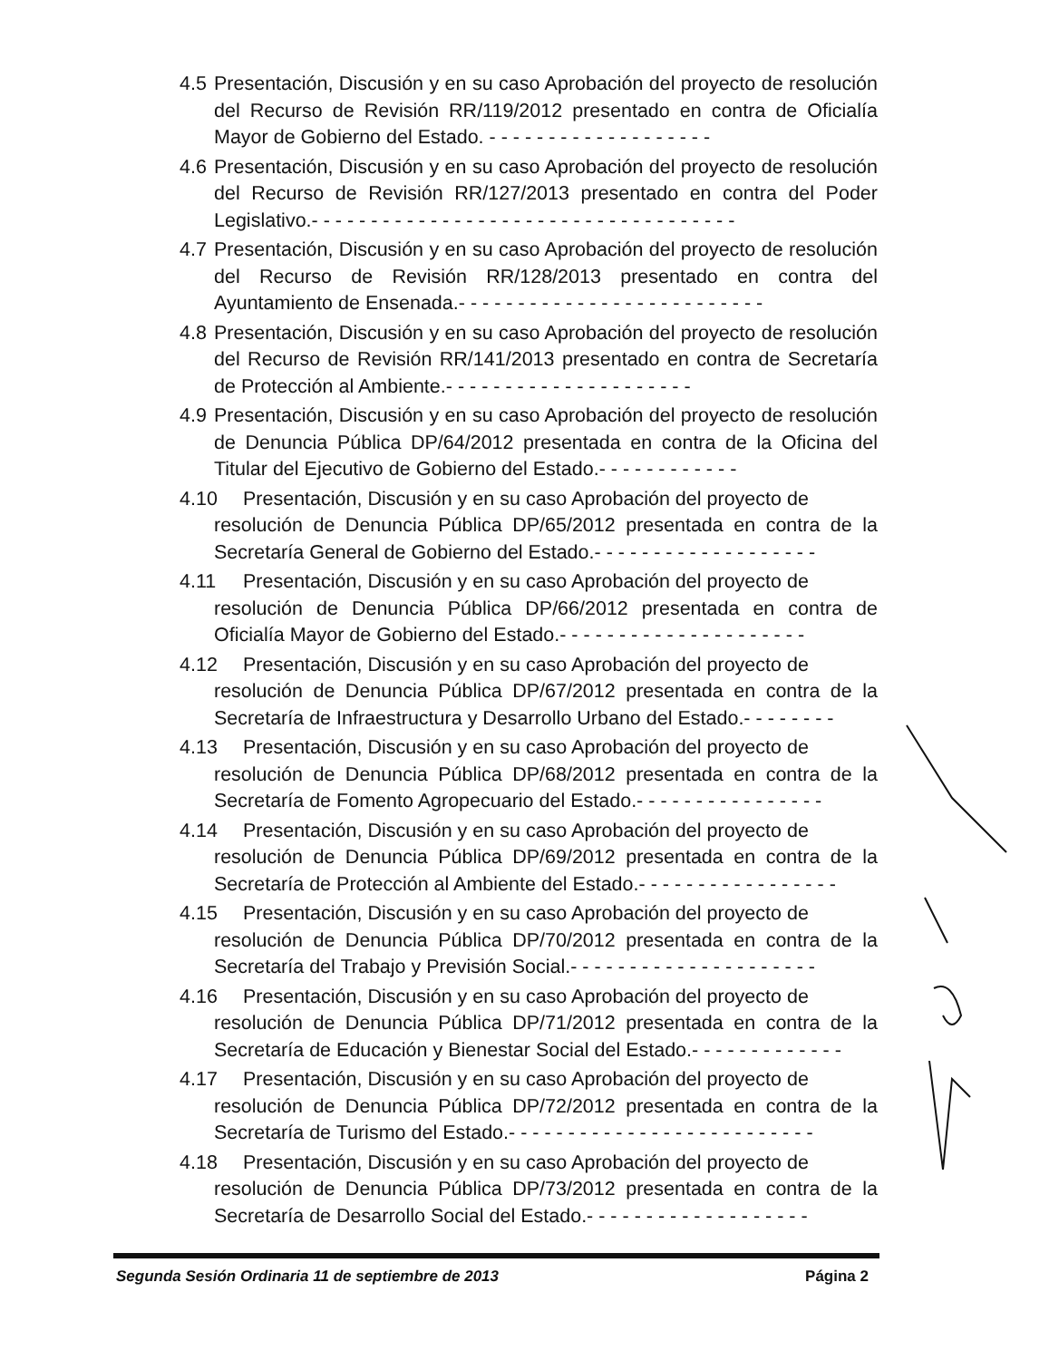4.5 Presentación, Discusión y en su caso Aprobación del proyecto de resolución del Recurso de Revisión RR/119/2012 presentado en contra de Oficialía Mayor de Gobierno del Estado. - - - - - - - - - - - - - - - - - - -
4.6 Presentación, Discusión y en su caso Aprobación del proyecto de resolución del Recurso de Revisión RR/127/2013 presentado en contra del Poder Legislativo.- - - - - - - - - - - - - - - - - - - - - - - - - - - - - - - - - - - -
4.7 Presentación, Discusión y en su caso Aprobación del proyecto de resolución del Recurso de Revisión RR/128/2013 presentado en contra del Ayuntamiento de Ensenada.- - - - - - - - - - - - - - - - - - - - - - - - - -
4.8 Presentación, Discusión y en su caso Aprobación del proyecto de resolución del Recurso de Revisión RR/141/2013 presentado en contra de Secretaría de Protección al Ambiente.- - - - - - - - - - - - - - - - - - - - -
4.9 Presentación, Discusión y en su caso Aprobación del proyecto de resolución de Denuncia Pública DP/64/2012 presentada en contra de la Oficina del Titular del Ejecutivo de Gobierno del Estado.- - - - - - - - - - - -
4.10 Presentación, Discusión y en su caso Aprobación del proyecto de
resolución de Denuncia Pública DP/65/2012 presentada en contra de la Secretaría General de Gobierno del Estado.- - - - - - - - - - - - - - - - - - -
4.11 Presentación, Discusión y en su caso Aprobación del proyecto de
resolución de Denuncia Pública DP/66/2012 presentada en contra de Oficialía Mayor de Gobierno del Estado.- - - - - - - - - - - - - - - - - - - - -
4.12 Presentación, Discusión y en su caso Aprobación del proyecto de
resolución de Denuncia Pública DP/67/2012 presentada en contra de la Secretaría de Infraestructura y Desarrollo Urbano del Estado.- - - - - - - -
4.13 Presentación, Discusión y en su caso Aprobación del proyecto de
resolución de Denuncia Pública DP/68/2012 presentada en contra de la Secretaría de Fomento Agropecuario del Estado.- - - - - - - - - - - - - - - -
4.14 Presentación, Discusión y en su caso Aprobación del proyecto de
resolución de Denuncia Pública DP/69/2012 presentada en contra de la Secretaría de Protección al Ambiente del Estado.- - - - - - - - - - - - - - - - -
4.15 Presentación, Discusión y en su caso Aprobación del proyecto de
resolución de Denuncia Pública DP/70/2012 presentada en contra de la Secretaría del Trabajo y Previsión Social.- - - - - - - - - - - - - - - - - - - - -
4.16 Presentación, Discusión y en su caso Aprobación del proyecto de
resolución de Denuncia Pública DP/71/2012 presentada en contra de la Secretaría de Educación y Bienestar Social del Estado.- - - - - - - - - - - - -
4.17 Presentación, Discusión y en su caso Aprobación del proyecto de
resolución de Denuncia Pública DP/72/2012 presentada en contra de la Secretaría de Turismo del Estado.- - - - - - - - - - - - - - - - - - - - - - - - - -
4.18 Presentación, Discusión y en su caso Aprobación del proyecto de
resolución de Denuncia Pública DP/73/2012 presentada en contra de la Secretaría de Desarrollo Social del Estado.- - - - - - - - - - - - - - - - - - -
Segunda Sesión Ordinaria 11 de septiembre de 2013 Página 2